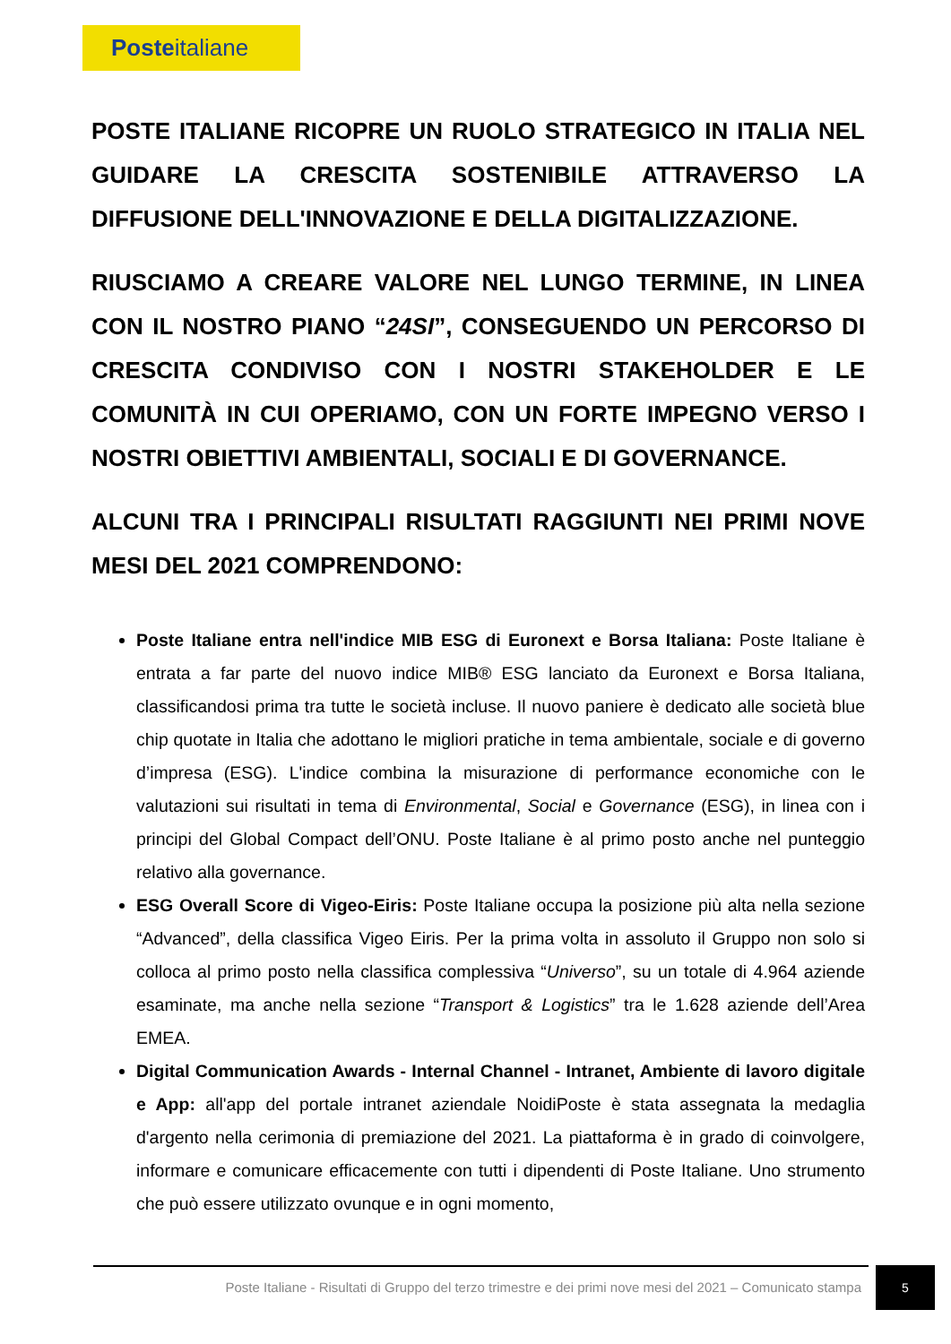Posteitaliane
POSTE ITALIANE RICOPRE UN RUOLO STRATEGICO IN ITALIA NEL GUIDARE LA CRESCITA SOSTENIBILE ATTRAVERSO LA DIFFUSIONE DELL'INNOVAZIONE E DELLA DIGITALIZZAZIONE.
RIUSCIAMO A CREARE VALORE NEL LUNGO TERMINE, IN LINEA CON IL NOSTRO PIANO “24SI”, CONSEGUENDO UN PERCORSO DI CRESCITA CONDIVISO CON I NOSTRI STAKEHOLDER E LE COMUNITÀ IN CUI OPERIAMO, CON UN FORTE IMPEGNO VERSO I NOSTRI OBIETTIVI AMBIENTALI, SOCIALI E DI GOVERNANCE.
ALCUNI TRA I PRINCIPALI RISULTATI RAGGIUNTI NEI PRIMI NOVE MESI DEL 2021 COMPRENDONO:
Poste Italiane entra nell'indice MIB ESG di Euronext e Borsa Italiana: Poste Italiane è entrata a far parte del nuovo indice MIB® ESG lanciato da Euronext e Borsa Italiana, classificandosi prima tra tutte le società incluse. Il nuovo paniere è dedicato alle società blue chip quotate in Italia che adottano le migliori pratiche in tema ambientale, sociale e di governo d’impresa (ESG). L'indice combina la misurazione di performance economiche con le valutazioni sui risultati in tema di Environmental, Social e Governance (ESG), in linea con i principi del Global Compact dell’ONU. Poste Italiane è al primo posto anche nel punteggio relativo alla governance.
ESG Overall Score di Vigeo-Eiris: Poste Italiane occupa la posizione più alta nella sezione “Advanced”, della classifica Vigeo Eiris. Per la prima volta in assoluto il Gruppo non solo si colloca al primo posto nella classifica complessiva “Universo”, su un totale di 4.964 aziende esaminate, ma anche nella sezione “Transport & Logistics” tra le 1.628 aziende dell’Area EMEA.
Digital Communication Awards - Internal Channel - Intranet, Ambiente di lavoro digitale e App: all'app del portale intranet aziendale NoidiPoste è stata assegnata la medaglia d'argento nella cerimonia di premiazione del 2021. La piattaforma è in grado di coinvolgere, informare e comunicare efficacemente con tutti i dipendenti di Poste Italiane. Uno strumento che può essere utilizzato ovunque e in ogni momento,
Poste Italiane - Risultati di Gruppo del terzo trimestre e dei primi nove mesi del 2021 – Comunicato stampa
5